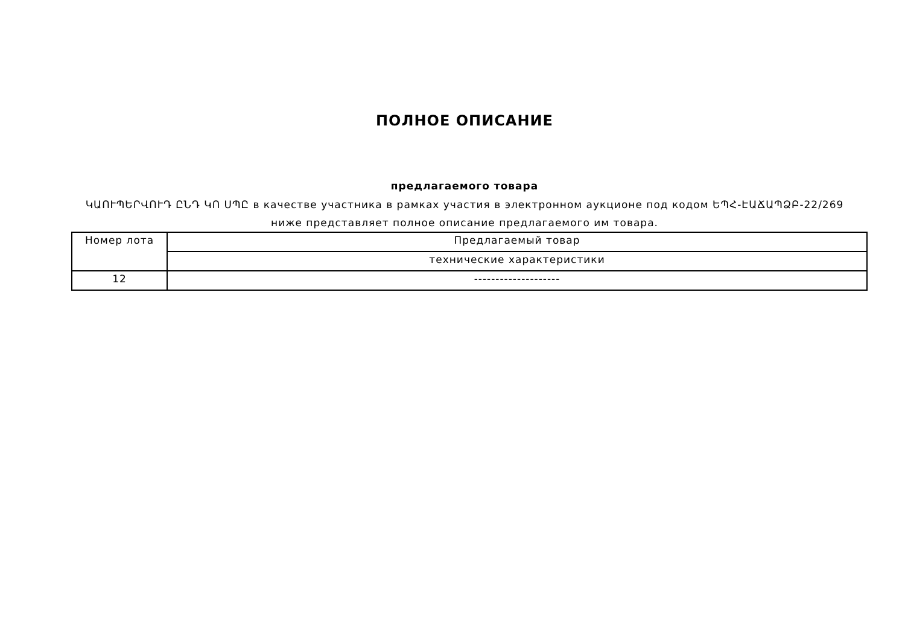ПОЛНОЕ ОПИСАНИЕ
предлагаемого товара
ԿԱՈՒՊԵՐՎՈՒԴ ԸՆԴ ԿՈ ՍՊԸ в качестве участника в рамках участия в электронном аукционе под кодом ԵՊՀ-ԷԱՃԱՊՁԲ-22/269
ниже представляет полное описание предлагаемого им товара.
| Номер лота | Предлагаемый товар |
| | технические характеристики |
| 12 | -------------------- |